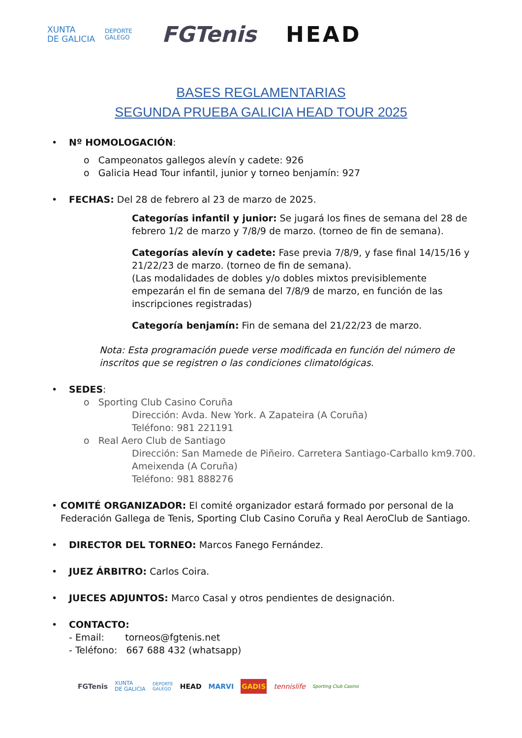XUNTA
DE GALICIA
DEPORTE
GALEGO
FGTenis HEAD
BASES REGLAMENTARIAS
SEGUNDA PRUEBA GALICIA HEAD TOUR 2025
• Nº HOMOLOGACIÓN:
o Campeonatos gallegos alevín y cadete: 926
o Galicia Head Tour infantil, junior y torneo benjamín: 927
• FECHAS: Del 28 de febrero al 23 de marzo de 2025.
Categorías infantil y junior: Se jugará los fines de semana del 28 de febrero 1/2 de marzo y 7/8/9 de marzo. (torneo de fin de semana).
Categorías alevín y cadete: Fase previa 7/8/9, y fase final 14/15/16 y 21/22/23 de marzo. (torneo de fin de semana).
(Las modalidades de dobles y/o dobles mixtos previsiblemente empezarán el fin de semana del 7/8/9 de marzo, en función de las inscripciones registradas)
Categoría benjamín: Fin de semana del 21/22/23 de marzo.
Nota: Esta programación puede verse modificada en función del número de inscritos que se registren o las condiciones climatológicas.
• SEDES:
o Sporting Club Casino Coruña
Dirección: Avda. New York. A Zapateira (A Coruña)
Teléfono: 981 221191
o Real Aero Club de Santiago
Dirección: San Mamede de Piñeiro. Carretera Santiago-Carballo km9.700. Ameixenda (A Coruña)
Teléfono: 981 888276
• COMITÉ ORGANIZADOR: El comité organizador estará formado por personal de la Federación Gallega de Tenis, Sporting Club Casino Coruña y Real AeroClub de Santiago.
• DIRECTOR DEL TORNEO: Marcos Fanego Fernández.
• JUEZ ÁRBITRO: Carlos Coira.
• JUECES ADJUNTOS: Marco Casal y otros pendientes de designación.
• CONTACTO:
- Email: torneos@fgtenis.net
- Teléfono: 667 688 432 (whatsapp)
FGTenis XUNTA
DE GALICIA DEPORTE
GALEGO HEAD MARVI GADIS tennislife Sporting Club Casino